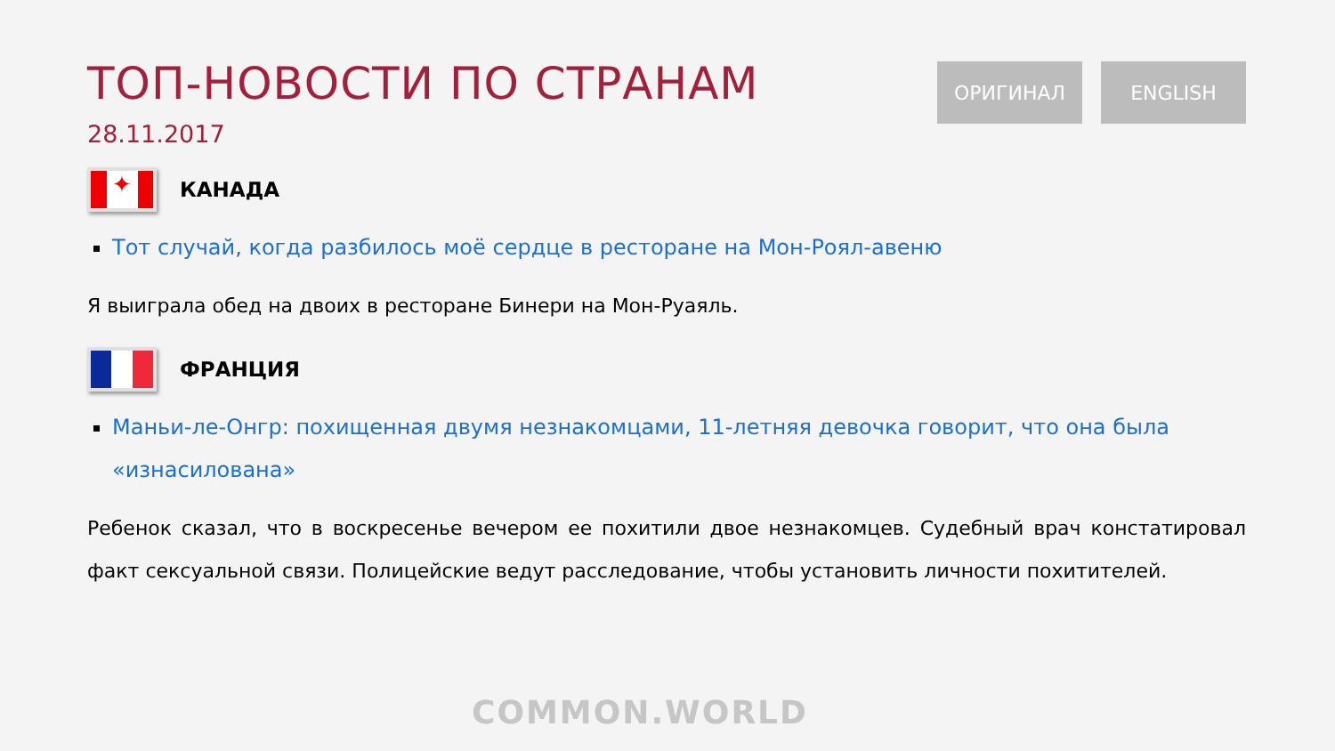ТОП-НОВОСТИ ПО СТРАНАМ
28.11.2017
ОРИГИНАЛ ENGLISH
✦
КАНАДА
Тот случай, когда разбилось моё сердце в ресторане на Мон-Роял-авеню
Я выиграла обед на двоих в ресторане Бинери на Мон-Руаяль.
ФРАНЦИЯ
Маньи-ле-Онгр: похищенная двумя незнакомцами, 11-летняя девочка говорит, что она была «изнасилована»
Ребенок сказал, что в воскресенье вечером ее похитили двое незнакомцев. Судебный врач констатировал факт сексуальной связи. Полицейские ведут расследование, чтобы установить личности похитителей.
COMMON.WORLD